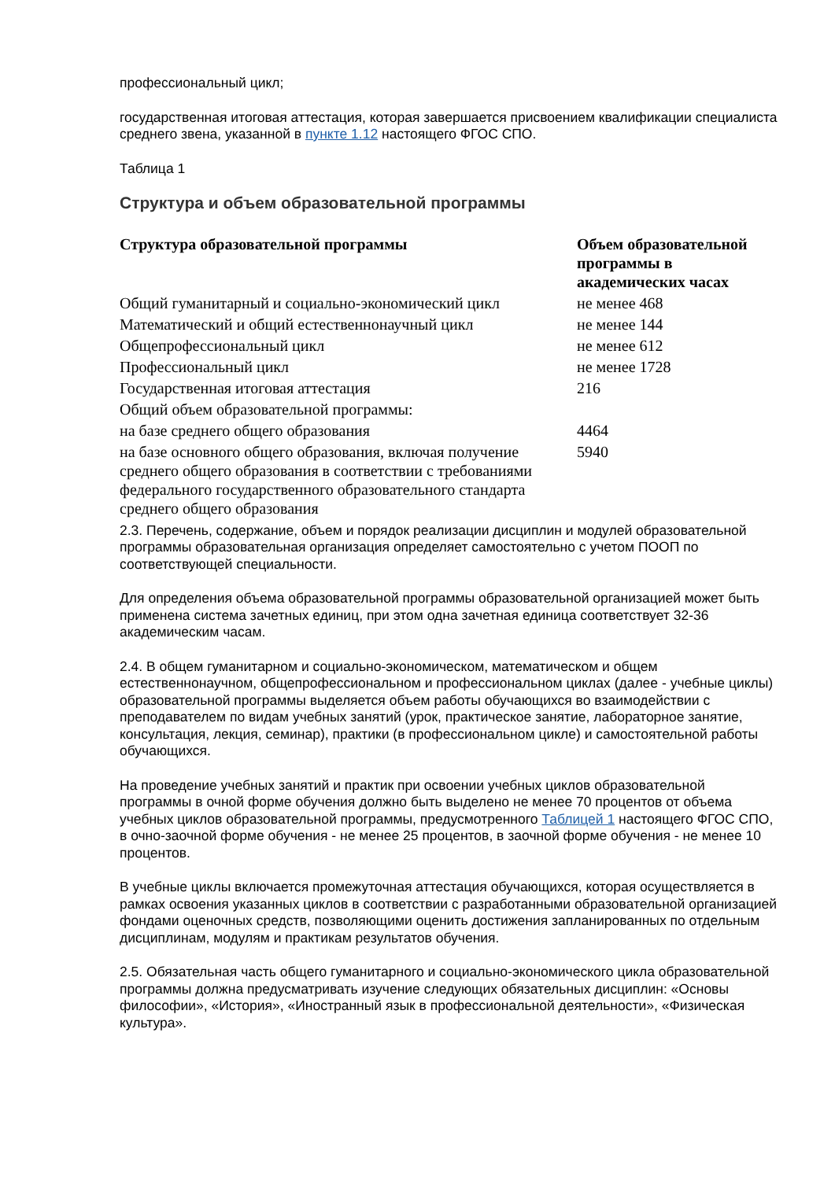профессиональный цикл;
государственная итоговая аттестация, которая завершается присвоением квалификации специалиста среднего звена, указанной в пункте 1.12 настоящего ФГОС СПО.
Таблица 1
Структура и объем образовательной программы
| Структура образовательной программы | Объем образовательной программы в академических часах |
| --- | --- |
| Общий гуманитарный и социально-экономический цикл | не менее 468 |
| Математический и общий естественнонаучный цикл | не менее 144 |
| Общепрофессиональный цикл | не менее 612 |
| Профессиональный цикл | не менее 1728 |
| Государственная итоговая аттестация | 216 |
| Общий объем образовательной программы: | |
| на базе среднего общего образования | 4464 |
| на базе основного общего образования, включая получение среднего общего образования в соответствии с требованиями федерального государственного образовательного стандарта среднего общего образования | 5940 |
2.3. Перечень, содержание, объем и порядок реализации дисциплин и модулей образовательной программы образовательная организация определяет самостоятельно с учетом ПООП по соответствующей специальности.
Для определения объема образовательной программы образовательной организацией может быть применена система зачетных единиц, при этом одна зачетная единица соответствует 32-36 академическим часам.
2.4. В общем гуманитарном и социально-экономическом, математическом и общем естественнонаучном, общепрофессиональном и профессиональном циклах (далее - учебные циклы) образовательной программы выделяется объем работы обучающихся во взаимодействии с преподавателем по видам учебных занятий (урок, практическое занятие, лабораторное занятие, консультация, лекция, семинар), практики (в профессиональном цикле) и самостоятельной работы обучающихся.
На проведение учебных занятий и практик при освоении учебных циклов образовательной программы в очной форме обучения должно быть выделено не менее 70 процентов от объема учебных циклов образовательной программы, предусмотренного Таблицей 1 настоящего ФГОС СПО, в очно-заочной форме обучения - не менее 25 процентов, в заочной форме обучения - не менее 10 процентов.
В учебные циклы включается промежуточная аттестация обучающихся, которая осуществляется в рамках освоения указанных циклов в соответствии с разработанными образовательной организацией фондами оценочных средств, позволяющими оценить достижения запланированных по отдельным дисциплинам, модулям и практикам результатов обучения.
2.5. Обязательная часть общего гуманитарного и социально-экономического цикла образовательной программы должна предусматривать изучение следующих обязательных дисциплин: «Основы философии», «История», «Иностранный язык в профессиональной деятельности», «Физическая культура».